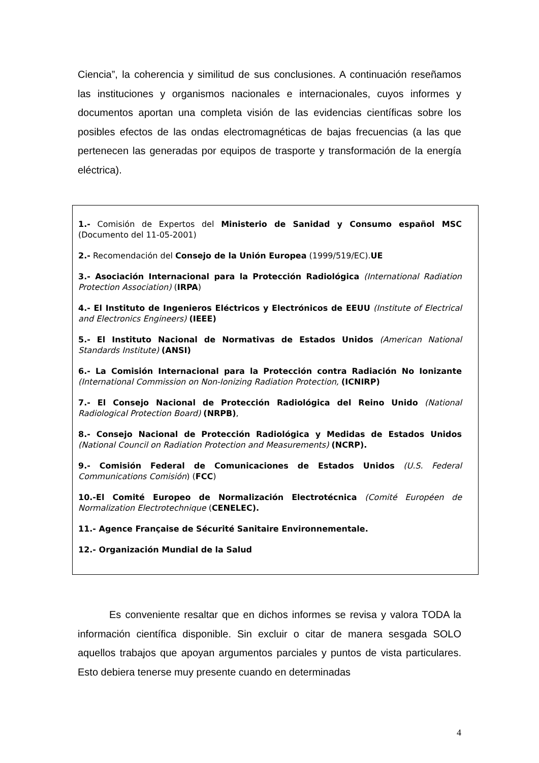Ciencia”, la coherencia y similitud de sus conclusiones. A continuación reseñamos las instituciones y organismos nacionales e internacionales, cuyos informes y documentos aportan una completa visión de las evidencias científicas sobre los posibles efectos de las ondas electromagnéticas de bajas frecuencias (a las que pertenecen las generadas por equipos de trasporte y transformación de la energía eléctrica).
1.- Comisión de Expertos del Ministerio de Sanidad y Consumo español MSC (Documento del 11-05-2001)
2.- Recomendación del Consejo de la Unión Europea (1999/519/EC).UE
3.- Asociación Internacional para la Protección Radiológica (International Radiation Protection Association) (IRPA)
4.- El Instituto de Ingenieros Eléctricos y Electrónicos de EEUU (Institute of Electrical and Electronics Engineers) (IEEE)
5.- El Instituto Nacional de Normativas de Estados Unidos (American National Standards Institute) (ANSI)
6.- La Comisión Internacional para la Protección contra Radiación No Ionizante (International Commission on Non-Ionizing Radiation Protection, (ICNIRP)
7.- El Consejo Nacional de Protección Radiológica del Reino Unido (National Radiological Protection Board) (NRPB),
8.- Consejo Nacional de Protección Radiológica y Medidas de Estados Unidos (National Council on Radiation Protection and Measurements) (NCRP).
9.- Comisión Federal de Comunicaciones de Estados Unidos (U.S. Federal Communications Comisión) (FCC)
10.-El Comité Europeo de Normalización Electrotécnica (Comité Européen de Normalization Electrotechnique (CENELEC).
11.- Agence Française de Sécurité Sanitaire Environnementale.
12.- Organización Mundial de la Salud
Es conveniente resaltar que en dichos informes se revisa y valora TODA la información científica disponible. Sin excluir o citar de manera sesgada SOLO aquellos trabajos que apoyan argumentos parciales y puntos de vista particulares. Esto debiera tenerse muy presente cuando en determinadas
4